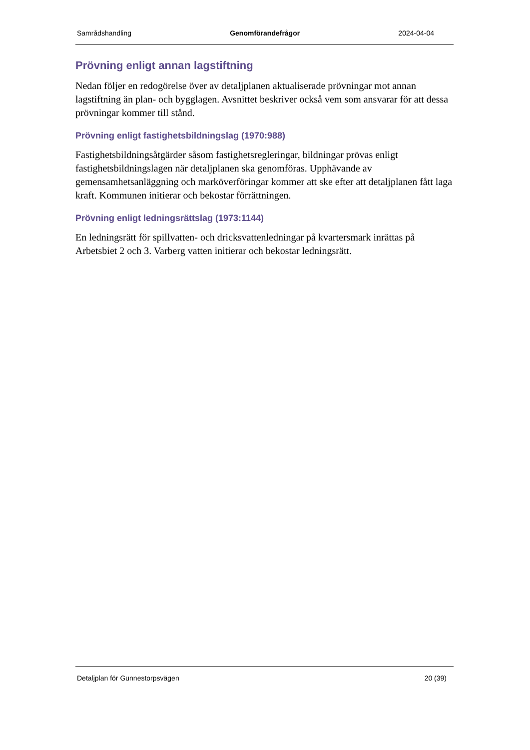Samrådshandling Genomförandefrågor 2024-04-04
Prövning enligt annan lagstiftning
Nedan följer en redogörelse över av detaljplanen aktualiserade prövningar mot annan lagstiftning än plan- och bygglagen. Avsnittet beskriver också vem som ansvarar för att dessa prövningar kommer till stånd.
Prövning enligt fastighetsbildningslag (1970:988)
Fastighetsbildningsåtgärder såsom fastighetsregleringar, bildningar prövas enligt fastighetsbildningslagen när detaljplanen ska genomföras. Upphävande av gemensamhetsanläggning och marköverföringar kommer att ske efter att detaljplanen fått laga kraft. Kommunen initierar och bekostar förrättningen.
Prövning enligt ledningsrättslag (1973:1144)
En ledningsrätt för spillvatten- och dricksvattenledningar på kvartersmark inrättas på Arbetsbiet 2 och 3. Varberg vatten initierar och bekostar ledningsrätt.
Detaljplan för Gunnestorpsvägen 20 (39)